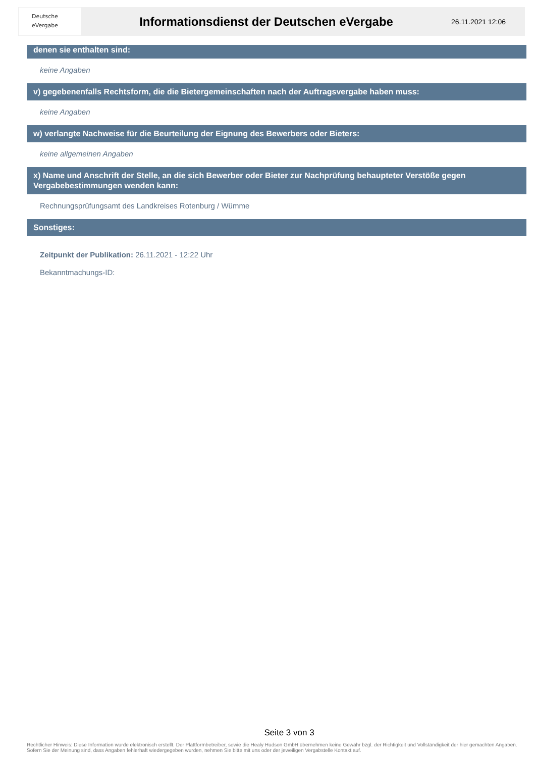Deutsche
eVergabe
Informationsdienst der Deutschen eVergabe
26.11.2021 12:06
denen sie enthalten sind:
keine Angaben
v) gegebenenfalls Rechtsform, die die Bietergemeinschaften nach der Auftragsvergabe haben muss:
keine Angaben
w) verlangte Nachweise für die Beurteilung der Eignung des Bewerbers oder Bieters:
keine allgemeinen Angaben
x) Name und Anschrift der Stelle, an die sich Bewerber oder Bieter zur Nachprüfung behaupteter Verstöße gegen Vergabebestimmungen wenden kann:
Rechnungsprüfungsamt des Landkreises Rotenburg / Wümme
Sonstiges:
Zeitpunkt der Publikation: 26.11.2021 - 12:22 Uhr
Bekanntmachungs-ID:
Seite 3 von 3
Rechtlicher Hinweis: Diese Information wurde elektronisch erstellt. Der Plattformbetreiber, sowie die Healy Hudson GmbH übernehmen keine Gewähr bzgl. der Richtigkeit und Vollständigkeit der hier gemachten Angaben. Sofern Sie der Meinung sind, dass Angaben fehlerhaft wiedergegeben wurden, nehmen Sie bitte mit uns oder der jeweiligen Vergabstelle Kontakt auf.